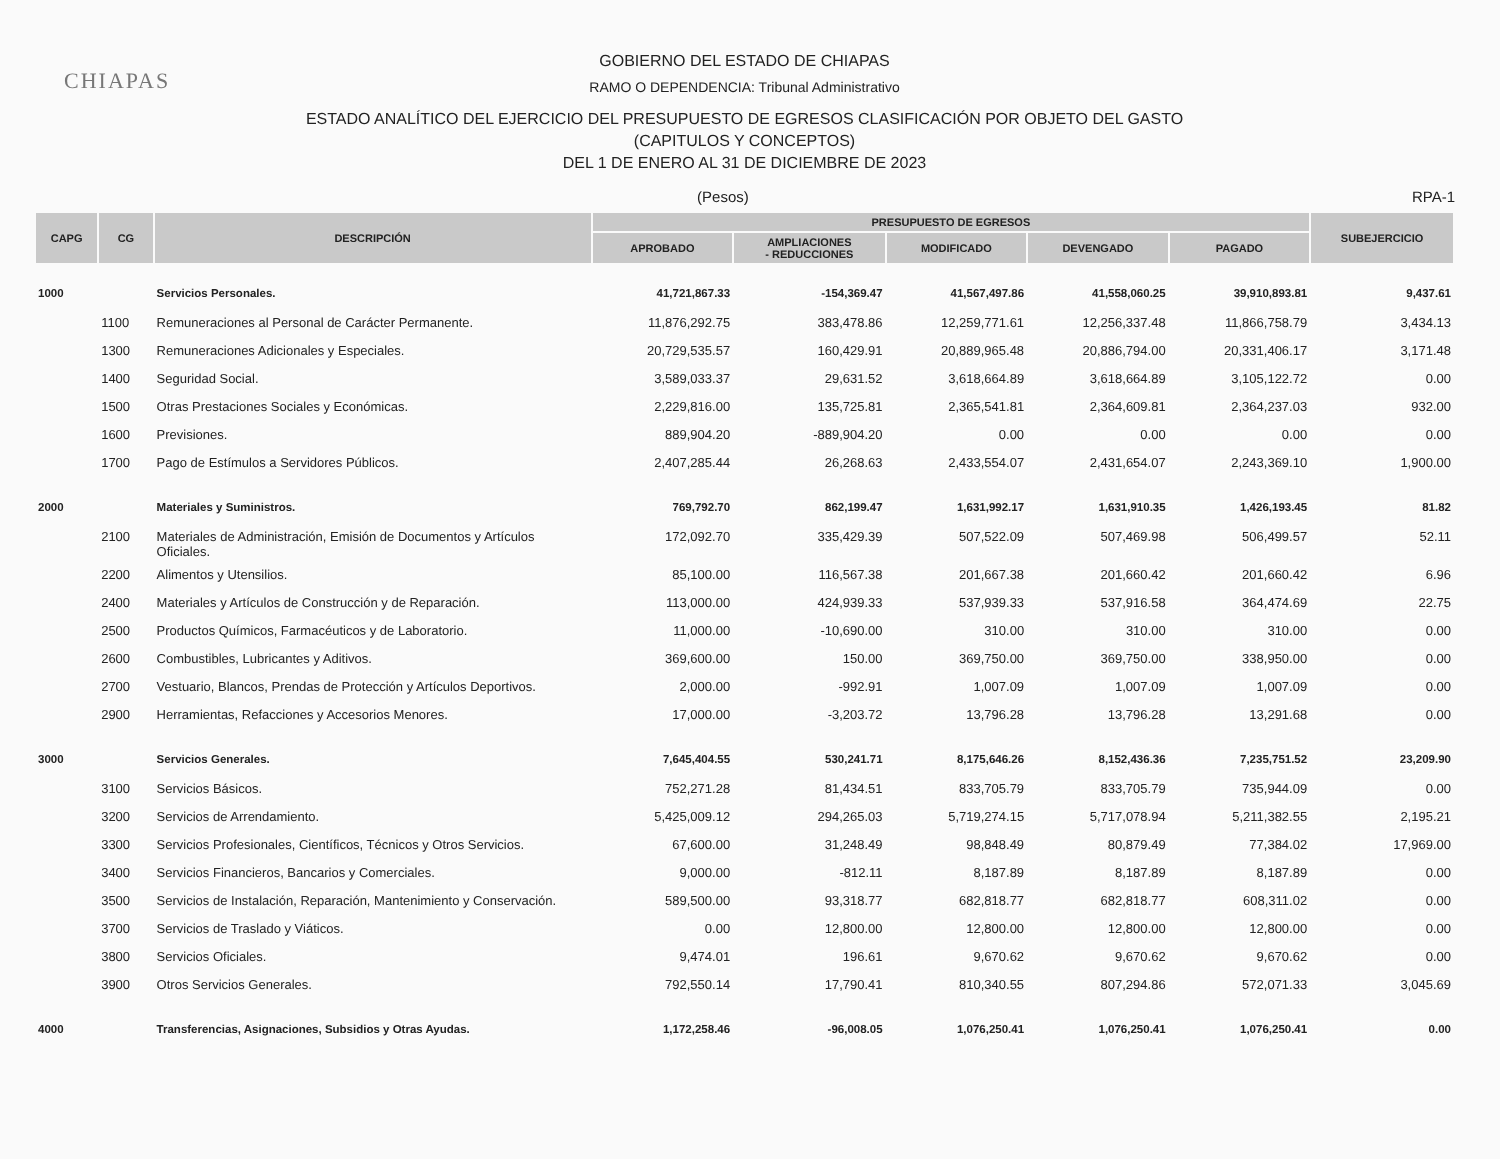CHIAPAS
GOBIERNO DEL ESTADO DE CHIAPAS
RAMO O DEPENDENCIA: Tribunal Administrativo
ESTADO ANALÍTICO DEL EJERCICIO DEL PRESUPUESTO DE EGRESOS CLASIFICACIÓN POR OBJETO DEL GASTO
(CAPITULOS Y CONCEPTOS)
DEL 1 DE ENERO AL 31 DE DICIEMBRE DE 2023
(Pesos) RPA-1
| CAPG | CG | DESCRIPCIÓN | PRESUPUESTO DE EGRESOS | | | | | SUBEJERCICIO |
| --- | --- | --- | --- | --- | --- | --- | --- | --- |
| | | | APROBADO | AMPLIACIONES - REDUCCIONES | MODIFICADO | DEVENGADO | PAGADO | |
| 1000 | | Servicios Personales. | 41,721,867.33 | -154,369.47 | 41,567,497.86 | 41,558,060.25 | 39,910,893.81 | 9,437.61 |
| | 1100 | Remuneraciones al Personal de Carácter Permanente. | 11,876,292.75 | 383,478.86 | 12,259,771.61 | 12,256,337.48 | 11,866,758.79 | 3,434.13 |
| | 1300 | Remuneraciones Adicionales y Especiales. | 20,729,535.57 | 160,429.91 | 20,889,965.48 | 20,886,794.00 | 20,331,406.17 | 3,171.48 |
| | 1400 | Seguridad Social. | 3,589,033.37 | 29,631.52 | 3,618,664.89 | 3,618,664.89 | 3,105,122.72 | 0.00 |
| | 1500 | Otras Prestaciones Sociales y Económicas. | 2,229,816.00 | 135,725.81 | 2,365,541.81 | 2,364,609.81 | 2,364,237.03 | 932.00 |
| | 1600 | Previsiones. | 889,904.20 | -889,904.20 | 0.00 | 0.00 | 0.00 | 0.00 |
| | 1700 | Pago de Estímulos a Servidores Públicos. | 2,407,285.44 | 26,268.63 | 2,433,554.07 | 2,431,654.07 | 2,243,369.10 | 1,900.00 |
| 2000 | | Materiales y Suministros. | 769,792.70 | 862,199.47 | 1,631,992.17 | 1,631,910.35 | 1,426,193.45 | 81.82 |
| | 2100 | Materiales de Administración, Emisión de Documentos y Artículos Oficiales. | 172,092.70 | 335,429.39 | 507,522.09 | 507,469.98 | 506,499.57 | 52.11 |
| | 2200 | Alimentos y Utensilios. | 85,100.00 | 116,567.38 | 201,667.38 | 201,660.42 | 201,660.42 | 6.96 |
| | 2400 | Materiales y Artículos de Construcción y de Reparación. | 113,000.00 | 424,939.33 | 537,939.33 | 537,916.58 | 364,474.69 | 22.75 |
| | 2500 | Productos Químicos, Farmacéuticos y de Laboratorio. | 11,000.00 | -10,690.00 | 310.00 | 310.00 | 310.00 | 0.00 |
| | 2600 | Combustibles, Lubricantes y Aditivos. | 369,600.00 | 150.00 | 369,750.00 | 369,750.00 | 338,950.00 | 0.00 |
| | 2700 | Vestuario, Blancos, Prendas de Protección y Artículos Deportivos. | 2,000.00 | -992.91 | 1,007.09 | 1,007.09 | 1,007.09 | 0.00 |
| | 2900 | Herramientas, Refacciones y Accesorios Menores. | 17,000.00 | -3,203.72 | 13,796.28 | 13,796.28 | 13,291.68 | 0.00 |
| 3000 | | Servicios Generales. | 7,645,404.55 | 530,241.71 | 8,175,646.26 | 8,152,436.36 | 7,235,751.52 | 23,209.90 |
| | 3100 | Servicios Básicos. | 752,271.28 | 81,434.51 | 833,705.79 | 833,705.79 | 735,944.09 | 0.00 |
| | 3200 | Servicios de Arrendamiento. | 5,425,009.12 | 294,265.03 | 5,719,274.15 | 5,717,078.94 | 5,211,382.55 | 2,195.21 |
| | 3300 | Servicios Profesionales, Científicos, Técnicos y Otros Servicios. | 67,600.00 | 31,248.49 | 98,848.49 | 80,879.49 | 77,384.02 | 17,969.00 |
| | 3400 | Servicios Financieros, Bancarios y Comerciales. | 9,000.00 | -812.11 | 8,187.89 | 8,187.89 | 8,187.89 | 0.00 |
| | 3500 | Servicios de Instalación, Reparación, Mantenimiento y Conservación. | 589,500.00 | 93,318.77 | 682,818.77 | 682,818.77 | 608,311.02 | 0.00 |
| | 3700 | Servicios de Traslado y Viáticos. | 0.00 | 12,800.00 | 12,800.00 | 12,800.00 | 12,800.00 | 0.00 |
| | 3800 | Servicios Oficiales. | 9,474.01 | 196.61 | 9,670.62 | 9,670.62 | 9,670.62 | 0.00 |
| | 3900 | Otros Servicios Generales. | 792,550.14 | 17,790.41 | 810,340.55 | 807,294.86 | 572,071.33 | 3,045.69 |
| 4000 | | Transferencias, Asignaciones, Subsidios y Otras Ayudas. | 1,172,258.46 | -96,008.05 | 1,076,250.41 | 1,076,250.41 | 1,076,250.41 | 0.00 |